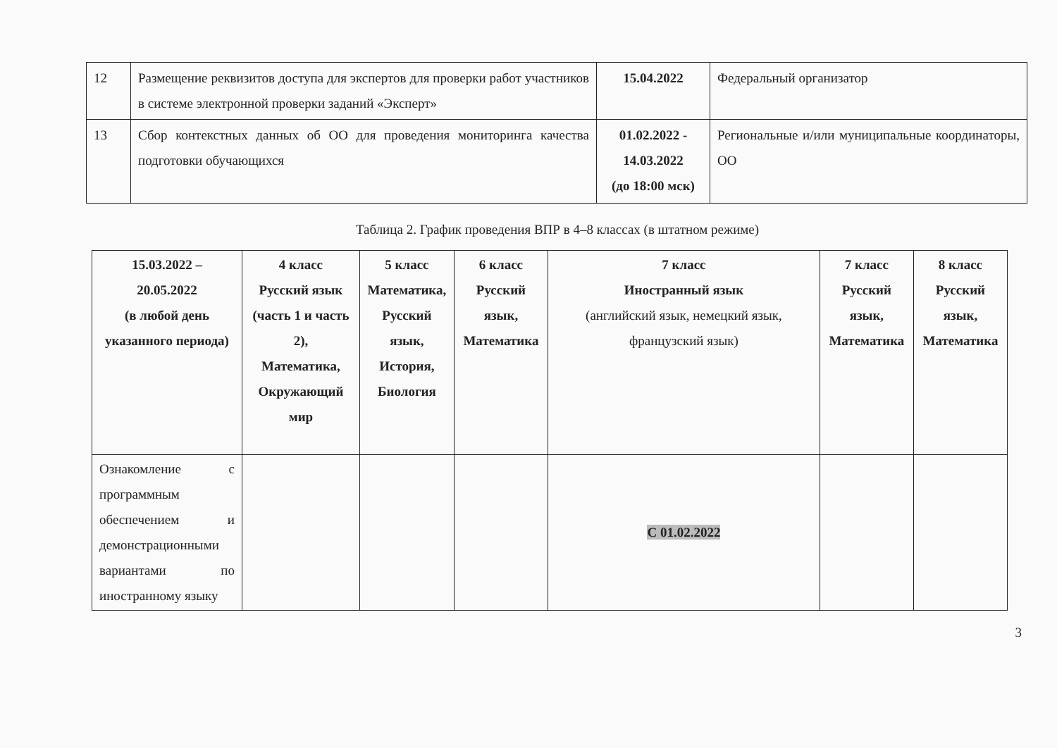| 12 | Размещение реквизитов доступа для экспертов для проверки работ участников в системе электронной проверки заданий «Эксперт» | 15.04.2022 | Федеральный организатор |
| 13 | Сбор контекстных данных об ОО для проведения мониторинга качества подготовки обучающихся | 01.02.2022 - 14.03.2022 (до 18:00 мск) | Региональные и/или муниципальные координаторы, ОО |
Таблица 2. График проведения ВПР в 4–8 классах (в штатном режиме)
| 15.03.2022 – 20.05.2022 (в любой день указанного периода) | 4 класс Русский язык (часть 1 и часть 2), Математика, Окружающий мир | 5 класс Математика, Русский язык, История, Биология | 6 класс Русский язык, Математика | 7 класс Иностранный язык (английский язык, немецкий язык, французский язык) | 7 класс Русский язык, Математика | 8 класс Русский язык, Математика |
| --- | --- | --- | --- | --- | --- | --- |
| Ознакомление с программным обеспечением и демонстрационными вариантами по иностранному языку | | | | С 01.02.2022 | | |
3